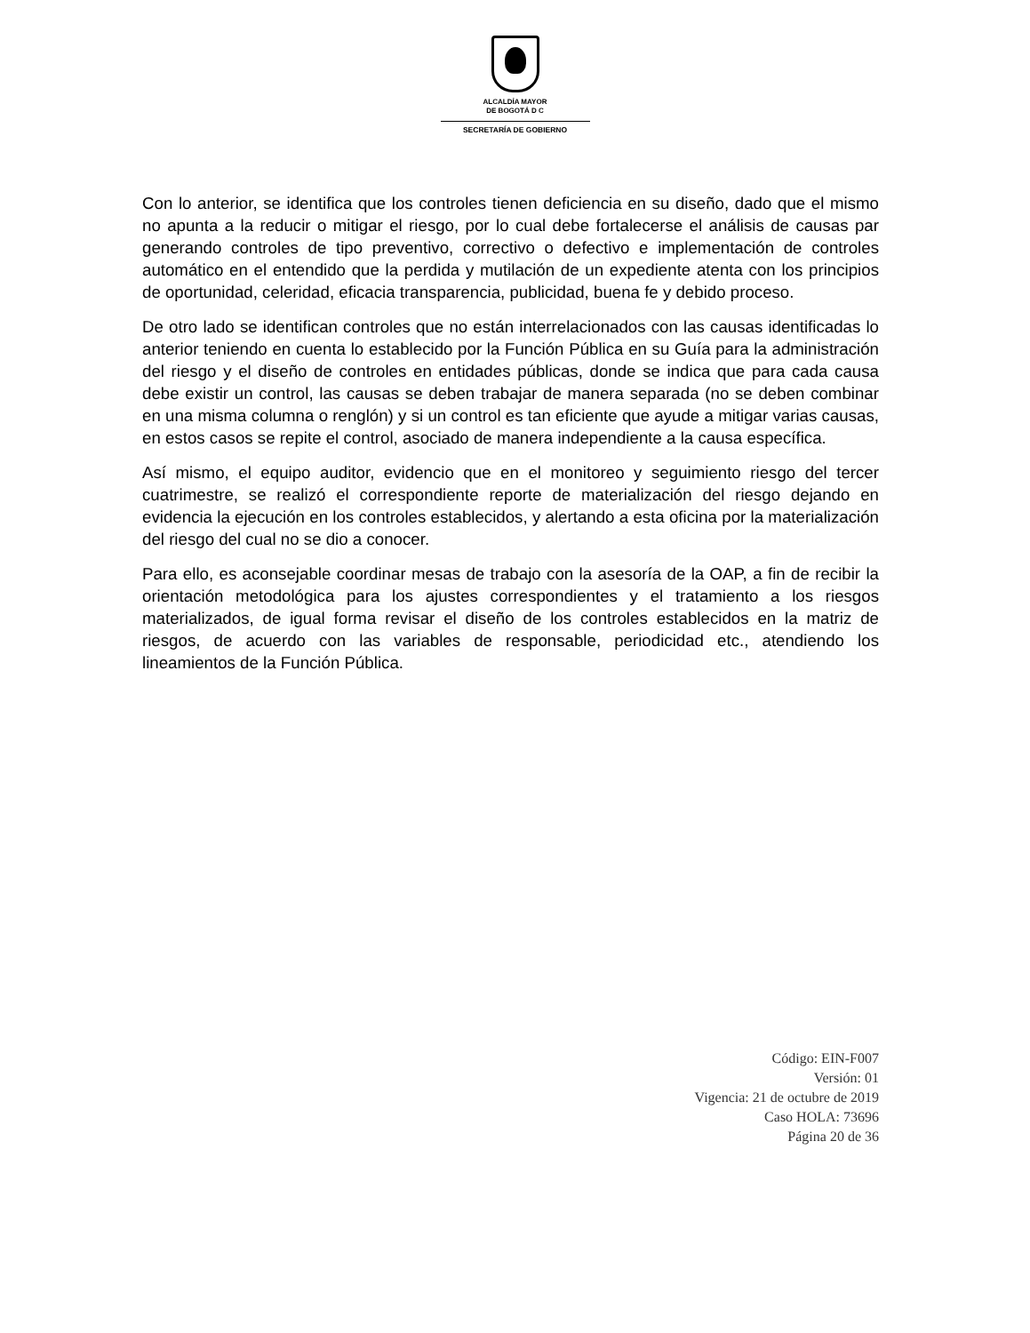ALCALDÍA MAYOR
DE BOGOTÁ D C
SECRETARÍA DE GOBIERNO
Con lo anterior, se identifica que los controles tienen deficiencia en su diseño, dado que el mismo no apunta a la reducir o mitigar el riesgo, por lo cual debe fortalecerse el análisis de causas par generando controles de tipo preventivo, correctivo o defectivo e implementación de controles automático en el entendido que la perdida y mutilación de un expediente atenta con los principios de oportunidad, celeridad, eficacia transparencia, publicidad, buena fe y debido proceso.
De otro lado se identifican controles que no están interrelacionados con las causas identificadas lo anterior teniendo en cuenta lo establecido por la Función Pública en su Guía para la administración del riesgo y el diseño de controles en entidades públicas, donde se indica que para cada causa debe existir un control, las causas se deben trabajar de manera separada (no se deben combinar en una misma columna o renglón) y si un control es tan eficiente que ayude a mitigar varias causas, en estos casos se repite el control, asociado de manera independiente a la causa específica.
Así mismo, el equipo auditor, evidencio que en el monitoreo y seguimiento riesgo del tercer cuatrimestre, se realizó el correspondiente reporte de materialización del riesgo dejando en evidencia la ejecución en los controles establecidos, y alertando a esta oficina por la materialización del riesgo del cual no se dio a conocer.
Para ello, es aconsejable coordinar mesas de trabajo con la asesoría de la OAP, a fin de recibir la orientación metodológica para los ajustes correspondientes y el tratamiento a los riesgos materializados, de igual forma revisar el diseño de los controles establecidos en la matriz de riesgos, de acuerdo con las variables de responsable, periodicidad etc., atendiendo los lineamientos de la Función Pública.
Código: EIN-F007
Versión: 01
Vigencia: 21 de octubre de 2019
Caso HOLA: 73696
Página 20 de 36